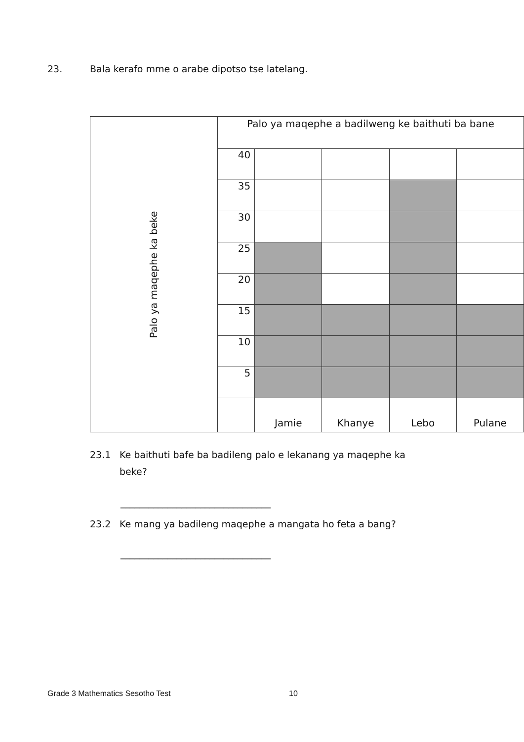23. Bala kerafo mme o arabe dipotso tse latelang.
| Palo ya maqephe ka beke | Palo ya maqephe a badilweng ke baithuti ba bane | | | | |
| | 40 | | | | |
| | 35 | | | | |
| | 30 | | | | |
| | 25 | | | | |
| | 20 | | | | |
| | 15 | | | | |
| | 10 | | | | |
| | 5 | | | | |
| | | Jamie | Khanye | Lebo | Pulane |
23.1 Ke baithuti bafe ba badileng palo e lekanang ya maqephe ka
beke?
________________________________
23.2 Ke mang ya badileng maqephe a mangata ho feta a bang?
________________________________
Grade 3 Mathematics Sesotho Test
10